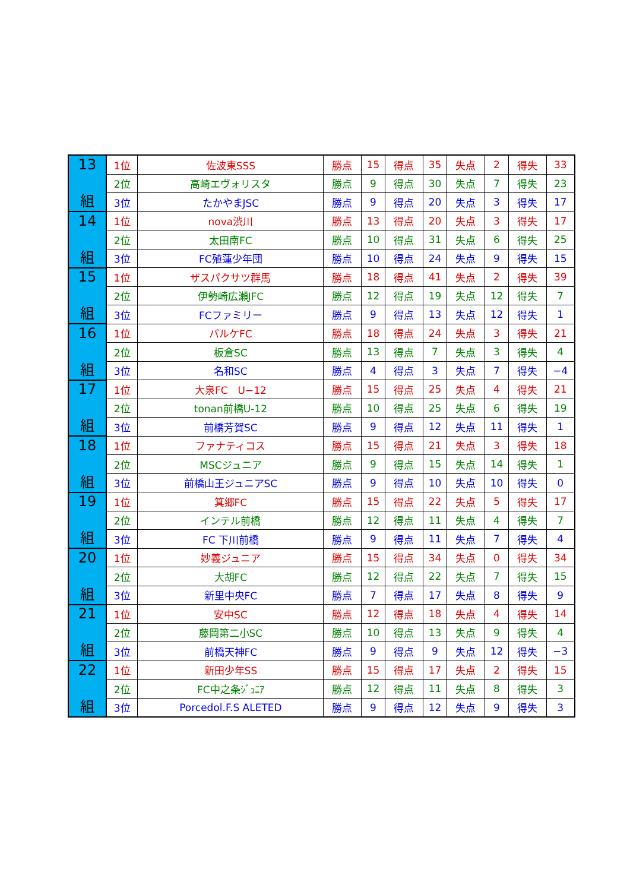| 13 組 | 1位 | 佐波東SSS | 勝点 | 15 | 得点 | 35 | 失点 | 2 | 得失 | 33 |
| | 2位 | 高崎エヴォリスタ | 勝点 | 9 | 得点 | 30 | 失点 | 7 | 得失 | 23 |
| | 3位 | たかやまJSC | 勝点 | 9 | 得点 | 20 | 失点 | 3 | 得失 | 17 |
| 14 組 | 1位 | nova渋川 | 勝点 | 13 | 得点 | 20 | 失点 | 3 | 得失 | 17 |
| | 2位 | 太田南FC | 勝点 | 10 | 得点 | 31 | 失点 | 6 | 得失 | 25 |
| | 3位 | FC殖蓮少年団 | 勝点 | 10 | 得点 | 24 | 失点 | 9 | 得失 | 15 |
| 15 組 | 1位 | ザスパクサツ群馬 | 勝点 | 18 | 得点 | 41 | 失点 | 2 | 得失 | 39 |
| | 2位 | 伊勢崎広瀬JFC | 勝点 | 12 | 得点 | 19 | 失点 | 12 | 得失 | 7 |
| | 3位 | FCファミリー | 勝点 | 9 | 得点 | 13 | 失点 | 12 | 得失 | 1 |
| 16 組 | 1位 | パルケFC | 勝点 | 18 | 得点 | 24 | 失点 | 3 | 得失 | 21 |
| | 2位 | 板倉SC | 勝点 | 13 | 得点 | 7 | 失点 | 3 | 得失 | 4 |
| | 3位 | 名和SC | 勝点 | 4 | 得点 | 3 | 失点 | 7 | 得失 | −4 |
| 17 組 | 1位 | 大泉FC U−12 | 勝点 | 15 | 得点 | 25 | 失点 | 4 | 得失 | 21 |
| | 2位 | tonan前橋U-12 | 勝点 | 10 | 得点 | 25 | 失点 | 6 | 得失 | 19 |
| | 3位 | 前橋芳賀SC | 勝点 | 9 | 得点 | 12 | 失点 | 11 | 得失 | 1 |
| 18 組 | 1位 | ファナティコス | 勝点 | 15 | 得点 | 21 | 失点 | 3 | 得失 | 18 |
| | 2位 | MSCジュニア | 勝点 | 9 | 得点 | 15 | 失点 | 14 | 得失 | 1 |
| | 3位 | 前橋山王ジュニアSC | 勝点 | 9 | 得点 | 10 | 失点 | 10 | 得失 | 0 |
| 19 組 | 1位 | 箕郷FC | 勝点 | 15 | 得点 | 22 | 失点 | 5 | 得失 | 17 |
| | 2位 | インテル前橋 | 勝点 | 12 | 得点 | 11 | 失点 | 4 | 得失 | 7 |
| | 3位 | FC 下川前橋 | 勝点 | 9 | 得点 | 11 | 失点 | 7 | 得失 | 4 |
| 20 組 | 1位 | 妙義ジュニア | 勝点 | 15 | 得点 | 34 | 失点 | 0 | 得失 | 34 |
| | 2位 | 大胡FC | 勝点 | 12 | 得点 | 22 | 失点 | 7 | 得失 | 15 |
| | 3位 | 新里中央FC | 勝点 | 7 | 得点 | 17 | 失点 | 8 | 得失 | 9 |
| 21 組 | 1位 | 安中SC | 勝点 | 12 | 得点 | 18 | 失点 | 4 | 得失 | 14 |
| | 2位 | 藤岡第二小SC | 勝点 | 10 | 得点 | 13 | 失点 | 9 | 得失 | 4 |
| | 3位 | 前橋天神FC | 勝点 | 9 | 得点 | 9 | 失点 | 12 | 得失 | −3 |
| 22 組 | 1位 | 新田少年SS | 勝点 | 15 | 得点 | 17 | 失点 | 2 | 得失 | 15 |
| | 2位 | FC中之条ｼﾞｭﾆｱ | 勝点 | 12 | 得点 | 11 | 失点 | 8 | 得失 | 3 |
| | 3位 | Porcedol.F.S ALETED | 勝点 | 9 | 得点 | 12 | 失点 | 9 | 得失 | 3 |